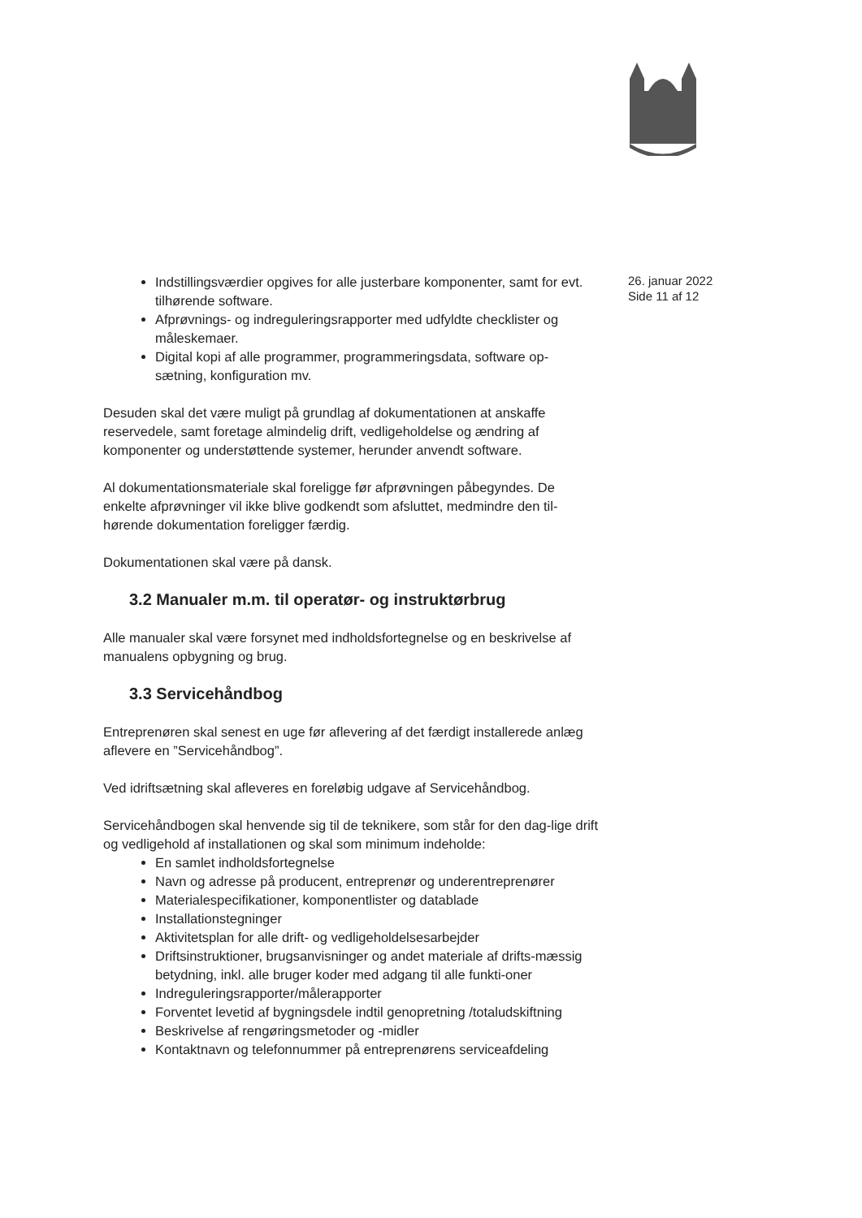Indstillingsværdier opgives for alle justerbare komponenter, samt for evt. tilhørende software.
Afprøvnings- og indreguleringsrapporter med udfyldte checklister og måleskemaer.
Digital kopi af alle programmer, programmeringsdata, software op-sætning, konfiguration mv.
Desuden skal det være muligt på grundlag af dokumentationen at anskaffe reservedele, samt foretage almindelig drift, vedligeholdelse og ændring af komponenter og understøttende systemer, herunder anvendt software.
Al dokumentationsmateriale skal foreligge før afprøvningen påbegyndes. De enkelte afprøvninger vil ikke blive godkendt som afsluttet, medmindre den til-hørende dokumentation foreligger færdig.
Dokumentationen skal være på dansk.
3.2 Manualer m.m. til operatør- og instruktørbrug
Alle manualer skal være forsynet med indholdsfortegnelse og en beskrivelse af manualens opbygning og brug.
3.3 Servicehåndbog
Entreprenøren skal senest en uge før aflevering af det færdigt installerede anlæg aflevere en ”Servicehåndbog”.
Ved idriftsætning skal afleveres en foreløbig udgave af Servicehåndbog.
Servicehåndbogen skal henvende sig til de teknikere, som står for den dag-lige drift og vedligehold af installationen og skal som minimum indeholde:
En samlet indholdsfortegnelse
Navn og adresse på producent, entreprenør og underentreprenører
Materialespecifikationer, komponentlister og datablade
Installationstegninger
Aktivitetsplan for alle drift- og vedligeholdelsesarbejder
Driftsinstruktioner, brugsanvisninger og andet materiale af drifts-mæssig betydning, inkl. alle bruger koder med adgang til alle funkti-oner
Indreguleringsrapporter/målerapporter
Forventet levetid af bygningsdele indtil genopretning /totaludskiftning
Beskrivelse af rengøringsmetoder og -midler
Kontaktnavn og telefonnummer på entreprenørens serviceafdeling
26. januar 2022
Side 11 af 12